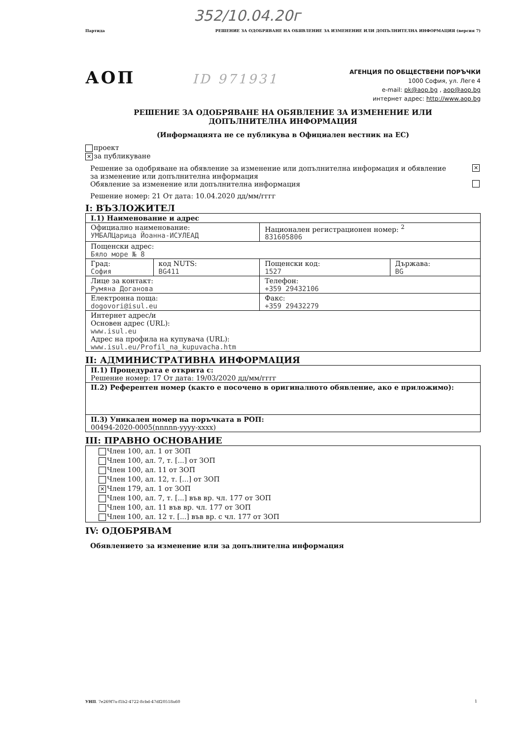352/10.04.20г
Партида РЕШЕНИЕ ЗА ОДОБРЯВАНЕ НА ОБЯВЛЕНИЕ ЗА ИЗМЕНЕНИЕ ИЛИ ДОПЪЛНИТЕЛНА ИНФОРМАЦИЯ (версия 7)
АОП ID 971931
АГЕНЦИЯ ПО ОБЩЕСТВЕНИ ПОРЪЧКИ
1000 София, ул. Леге 4
e-mail: pk@aop.bg , aop@aop.bg
интернет адрес: http://www.aop.bg
РЕШЕНИЕ ЗА ОДОБРЯВАНЕ НА ОБЯВЛЕНИЕ ЗА ИЗМЕНЕНИЕ ИЛИ
ДОПЪЛНИТЕЛНА ИНФОРМАЦИЯ
(Информацията не се публикува в Официален вестник на ЕС)
проект
✕ за публикуване
Решение за одобряване на обявление за изменение или допълнителна информация и обявление
за изменение или допълнителна информация ✕
Обявление за изменение или допълнителна информация
Решение номер: 21 От дата: 10.04.2020 дд/мм/гггг
I: ВЪЗЛОЖИТЕЛ
| I.1) Наименование и адрес | | | |
| Официално наименование: УМБАЛЦарица Йоанна-ИСУЛЕАД | | Национален регистрационен номер: <sup>2</sup> 831605806 | |
| Пощенски адрес: Бяло море № 8 | | | |
| Град: София | код NUTS: BG411 | Пощенски код: 1527 | Държава: BG |
| Лице за контакт: Румяна Доганова | | Телефон: +359 29432106 | |
| Електронна поща: dogovori@isul.eu | | Факс: +359 29432279 | |
| Интернет адрес/и Основен адрес (URL): www.isul.eu Адрес на профила на купувача (URL): www.isul.eu/Profil_na_kupuvacha.htm | | | |
II: АДМИНИСТРАТИВНА ИНФОРМАЦИЯ
| II.1) Процедурата е открита с: Решение номер: 17 От дата: 19/03/2020 дд/мм/гггг |
| II.2) Референтен номер (както е посочено в оригиналното обявление, ако е приложимо): |
| II.3) Уникален номер на поръчката в РОП: 00494-2020-0005(nnnnn-yyyy-xxxx) |
III: ПРАВНО ОСНОВАНИЕ
| Член 100, ал. 1 от ЗОП Член 100, ал. 7, т. [...] от ЗОП Член 100, ал. 11 от ЗОП Член 100, ал. 12, т. [...] от ЗОП ✕ Член 179, ал. 1 от ЗОП Член 100, ал. 7, т. [...] във вр. чл. 177 от ЗОП Член 100, ал. 11 във вр. чл. 177 от ЗОП Член 100, ал. 12 т. [...] във вр. с чл. 177 от ЗОП |
IV: ОДОБРЯВАМ
Обявлението за изменение или за допълнителна информация
УНП. 7e269f7a-f1b2-4722-8cbd-47df20518a60 1